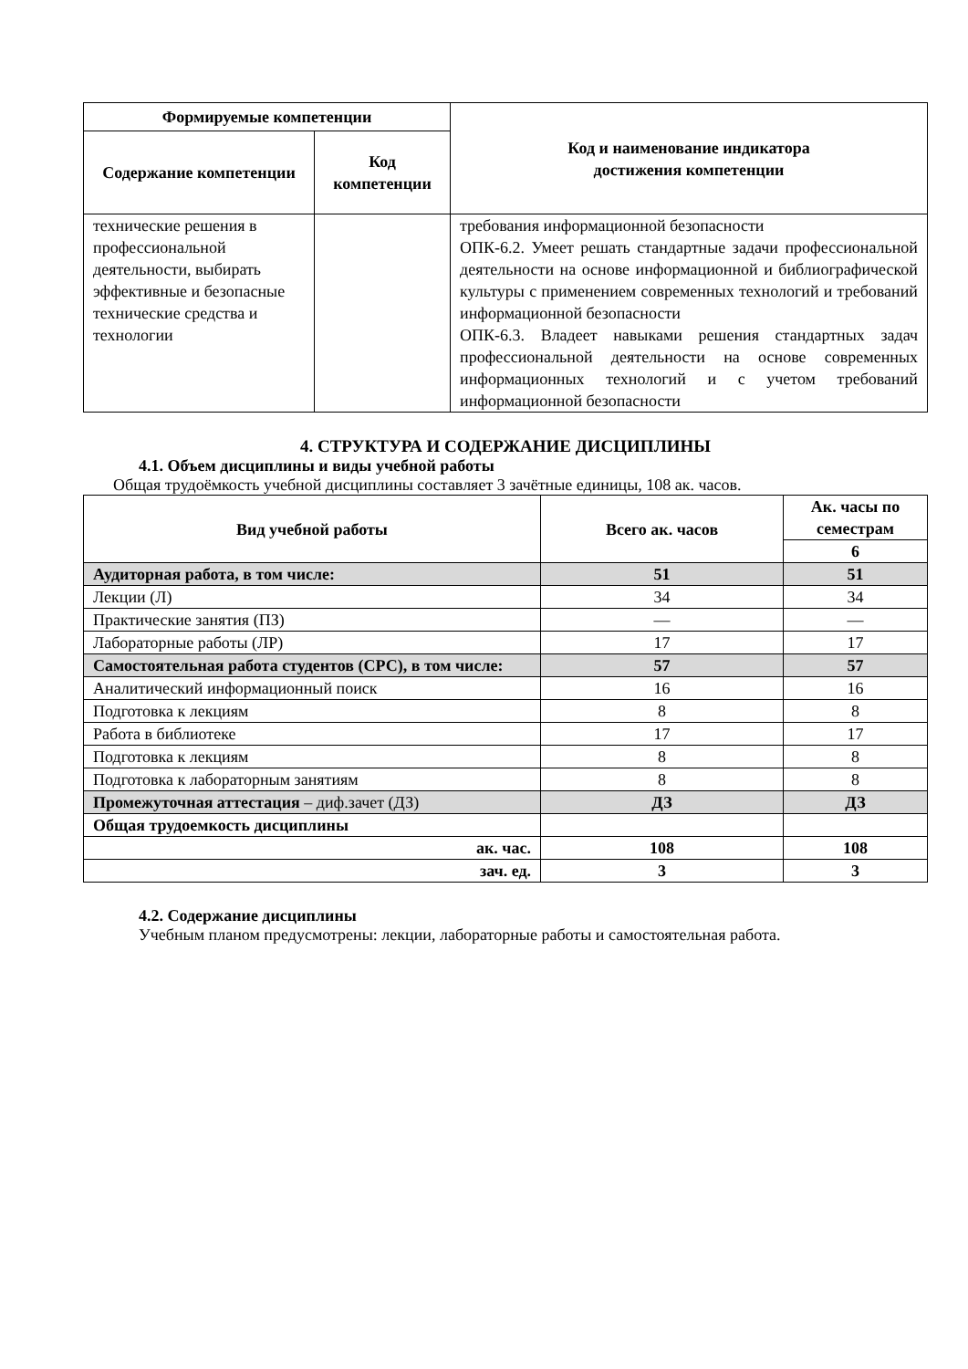| Формируемые компетенции | | Код и наименование индикатора достижения компетенции |
| --- | --- | --- |
| Содержание компетенции | Код компетенции | |
| технические решения в профессиональной деятельности, выбирать эффективные и безопасные технические средства и технологии | | требования информационной безопасности ОПК-6.2. Умеет решать стандартные задачи профессиональной деятельности на основе информационной и библиографической культуры с применением современных технологий и требований информационной безопасности ОПК-6.3. Владеет навыками решения стандартных задач профессиональной деятельности на основе современных информационных технологий и с учетом требований информационной безопасности |
4. СТРУКТУРА И СОДЕРЖАНИЕ ДИСЦИПЛИНЫ
4.1. Объем дисциплины и виды учебной работы
Общая трудоёмкость учебной дисциплины составляет 3 зачётные единицы, 108 ак. часов.
| Вид учебной работы | Всего ак. часов | Ак. часы по семестрам |
| --- | --- | --- |
| | | 6 |
| Аудиторная работа, в том числе: | 51 | 51 |
| Лекции (Л) | 34 | 34 |
| Практические занятия (ПЗ) | — | — |
| Лабораторные работы (ЛР) | 17 | 17 |
| Самостоятельная работа студентов (СРС), в том числе: | 57 | 57 |
| Аналитический информационный поиск | 16 | 16 |
| Подготовка к лекциям | 8 | 8 |
| Работа в библиотеке | 17 | 17 |
| Подготовка к лекциям | 8 | 8 |
| Подготовка к лабораторным занятиям | 8 | 8 |
| Промежуточная аттестация – диф.зачет (ДЗ) | ДЗ | ДЗ |
| Общая трудоемкость дисциплины | | |
| ак. час. | 108 | 108 |
| зач. ед. | 3 | 3 |
4.2. Содержание дисциплины
Учебным планом предусмотрены: лекции, лабораторные работы и самостоятельная работа.